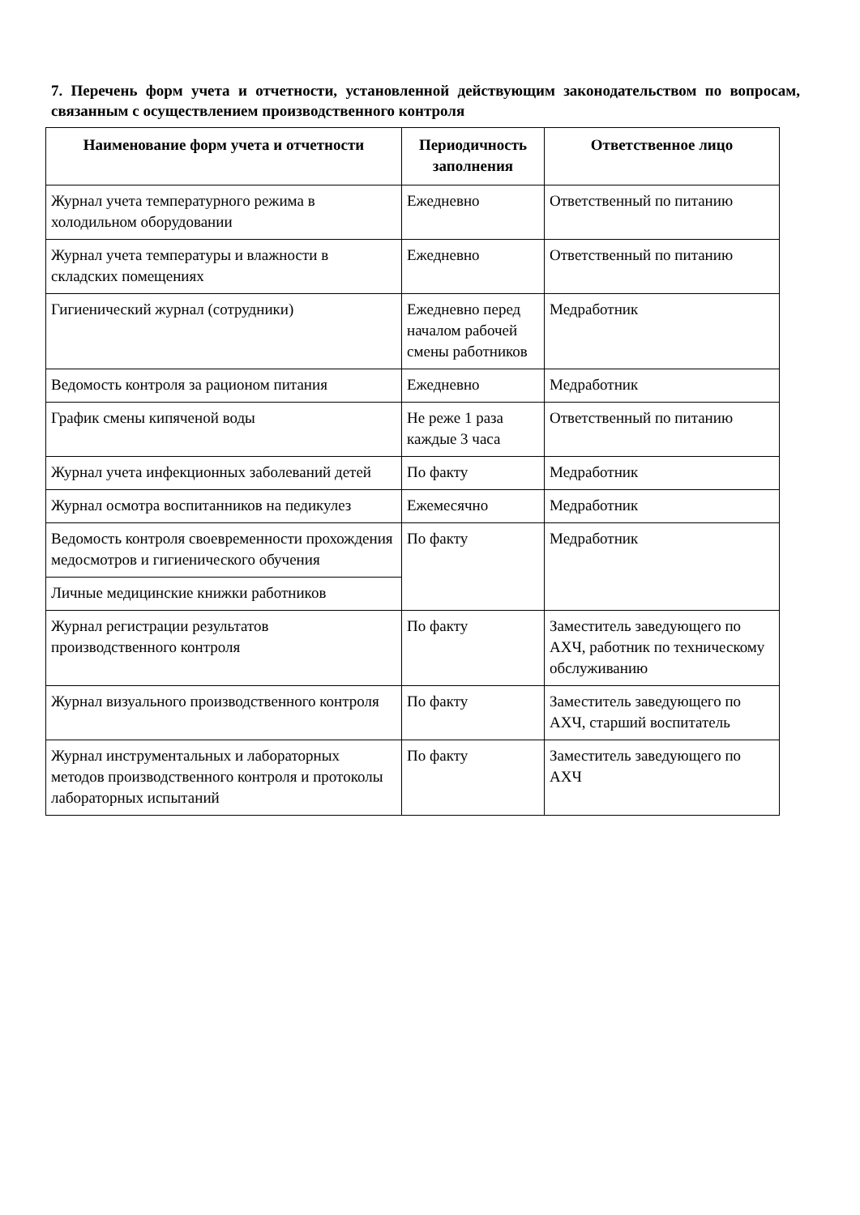7. Перечень форм учета и отчетности, установленной действующим законодательством по вопросам, связанным с осуществлением производственного контроля
| Наименование форм учета и отчетности | Периодичность заполнения | Ответственное лицо |
| --- | --- | --- |
| Журнал учета температурного режима в холодильном оборудовании | Ежедневно | Ответственный по питанию |
| Журнал учета температуры и влажности в складских помещениях | Ежедневно | Ответственный по питанию |
| Гигиенический журнал (сотрудники) | Ежедневно перед началом рабочей смены работников | Медработник |
| Ведомость контроля за рационом питания | Ежедневно | Медработник |
| График смены кипяченой воды | Не реже 1 раза каждые 3 часа | Ответственный по питанию |
| Журнал учета инфекционных заболеваний детей | По факту | Медработник |
| Журнал осмотра воспитанников на педикулез | Ежемесячно | Медработник |
| Ведомость контроля своевременности прохождения медосмотров и гигиенического обучения | По факту | Медработник |
| Личные медицинские книжки работников | | |
| Журнал регистрации результатов производственного контроля | По факту | Заместитель заведующего по АХЧ, работник по техническому обслуживанию |
| Журнал визуального производственного контроля | По факту | Заместитель заведующего по АХЧ, старший воспитатель |
| Журнал инструментальных и лабораторных методов производственного контроля и протоколы лабораторных испытаний | По факту | Заместитель заведующего по АХЧ |